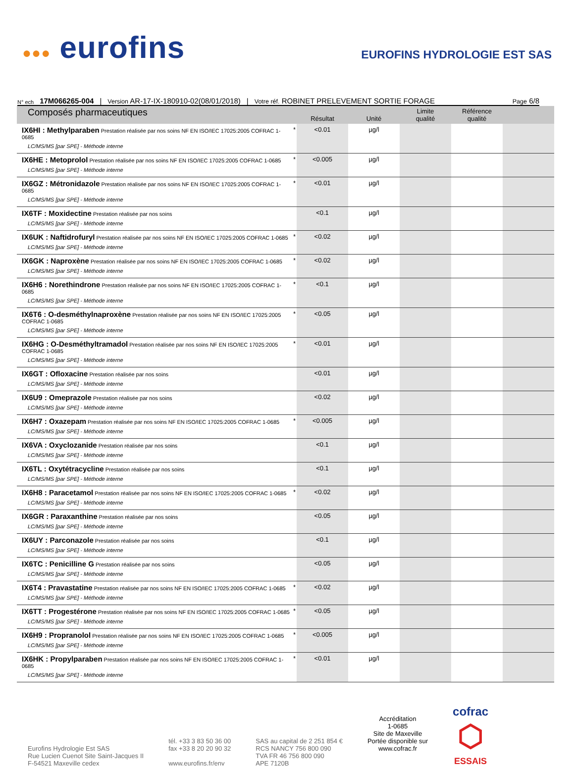●●● eurofins
EUROFINS HYDROLOGIE EST SAS
N° ech 17M066265-004 | Version AR-17-IX-180910-02(08/01/2018) | Votre réf. ROBINET PRELEVEMENT SORTIE FORAGE Page 6/8
| Composés pharmaceutiques | | Résultat | Unité | Limite qualité | Référence qualité | |
| --- | --- | --- | --- | --- | --- | --- |
| IX6HI : Methylparaben Prestation réalisée par nos soins NF EN ISO/IEC 17025:2005 COFRAC 1-0685 LC/MS/MS [par SPE] - Méthode interne | * | <0.01 | µg/l | | | |
| IX6HE : Metoprolol Prestation réalisée par nos soins NF EN ISO/IEC 17025:2005 COFRAC 1-0685 LC/MS/MS [par SPE] - Méthode interne | * | <0.005 | µg/l | | | |
| IX6GZ : Métronidazole Prestation réalisée par nos soins NF EN ISO/IEC 17025:2005 COFRAC 1-0685 LC/MS/MS [par SPE] - Méthode interne | * | <0.01 | µg/l | | | |
| IX6TF : Moxidectine Prestation réalisée par nos soins LC/MS/MS [par SPE] - Méthode interne | | <0.1 | µg/l | | | |
| IX6UK : Naftidrofuryl Prestation réalisée par nos soins NF EN ISO/IEC 17025:2005 COFRAC 1-0685 LC/MS/MS [par SPE] - Méthode interne | * | <0.02 | µg/l | | | |
| IX6GK : Naproxène Prestation réalisée par nos soins NF EN ISO/IEC 17025:2005 COFRAC 1-0685 LC/MS/MS [par SPE] - Méthode interne | * | <0.02 | µg/l | | | |
| IX6H6 : Norethindrone Prestation réalisée par nos soins NF EN ISO/IEC 17025:2005 COFRAC 1-0685 LC/MS/MS [par SPE] - Méthode interne | * | <0.1 | µg/l | | | |
| IX6T6 : O-desméthylnaproxène Prestation réalisée par nos soins NF EN ISO/IEC 17025:2005 COFRAC 1-0685 LC/MS/MS [par SPE] - Méthode interne | * | <0.05 | µg/l | | | |
| IX6HG : O-Desméthyltramadol Prestation réalisée par nos soins NF EN ISO/IEC 17025:2005 COFRAC 1-0685 LC/MS/MS [par SPE] - Méthode interne | * | <0.01 | µg/l | | | |
| IX6GT : Ofloxacine Prestation réalisée par nos soins LC/MS/MS [par SPE] - Méthode interne | | <0.01 | µg/l | | | |
| IX6U9 : Omeprazole Prestation réalisée par nos soins LC/MS/MS [par SPE] - Méthode interne | | <0.02 | µg/l | | | |
| IX6H7 : Oxazepam Prestation réalisée par nos soins NF EN ISO/IEC 17025:2005 COFRAC 1-0685 LC/MS/MS [par SPE] - Méthode interne | * | <0.005 | µg/l | | | |
| IX6VA : Oxyclozanide Prestation réalisée par nos soins LC/MS/MS [par SPE] - Méthode interne | | <0.1 | µg/l | | | |
| IX6TL : Oxytétracycline Prestation réalisée par nos soins LC/MS/MS [par SPE] - Méthode interne | | <0.1 | µg/l | | | |
| IX6H8 : Paracetamol Prestation réalisée par nos soins NF EN ISO/IEC 17025:2005 COFRAC 1-0685 LC/MS/MS [par SPE] - Méthode interne | * | <0.02 | µg/l | | | |
| IX6GR : Paraxanthine Prestation réalisée par nos soins LC/MS/MS [par SPE] - Méthode interne | | <0.05 | µg/l | | | |
| IX6UY : Parconazole Prestation réalisée par nos soins LC/MS/MS [par SPE] - Méthode interne | | <0.1 | µg/l | | | |
| IX6TC : Penicilline G Prestation réalisée par nos soins LC/MS/MS [par SPE] - Méthode interne | | <0.05 | µg/l | | | |
| IX6T4 : Pravastatine Prestation réalisée par nos soins NF EN ISO/IEC 17025:2005 COFRAC 1-0685 LC/MS/MS [par SPE] - Méthode interne | * | <0.02 | µg/l | | | |
| IX6TT : Progestérone Prestation réalisée par nos soins NF EN ISO/IEC 17025:2005 COFRAC 1-0685 LC/MS/MS [par SPE] - Méthode interne | * | <0.05 | µg/l | | | |
| IX6H9 : Propranolol Prestation réalisée par nos soins NF EN ISO/IEC 17025:2005 COFRAC 1-0685 LC/MS/MS [par SPE] - Méthode interne | * | <0.005 | µg/l | | | |
| IX6HK : Propylparaben Prestation réalisée par nos soins NF EN ISO/IEC 17025:2005 COFRAC 1-0685 LC/MS/MS [par SPE] - Méthode interne | * | <0.01 | µg/l | | | |
Eurofins Hydrologie Est SAS
Rue Lucien Cuenot Site Saint-Jacques II
F-54521 Maxeville cedex
tél. +33 3 83 50 36 00
fax +33 8 20 20 90 32
www.eurofins.fr/env
SAS au capital de 2 251 854 €
RCS NANCY 756 800 090
TVA FR 46 756 800 090
APE 7120B
Accréditation
1-0685
Site de Maxeville
Portée disponible sur
www.cofrac.fr
cofrac
⬡
ESSAIS